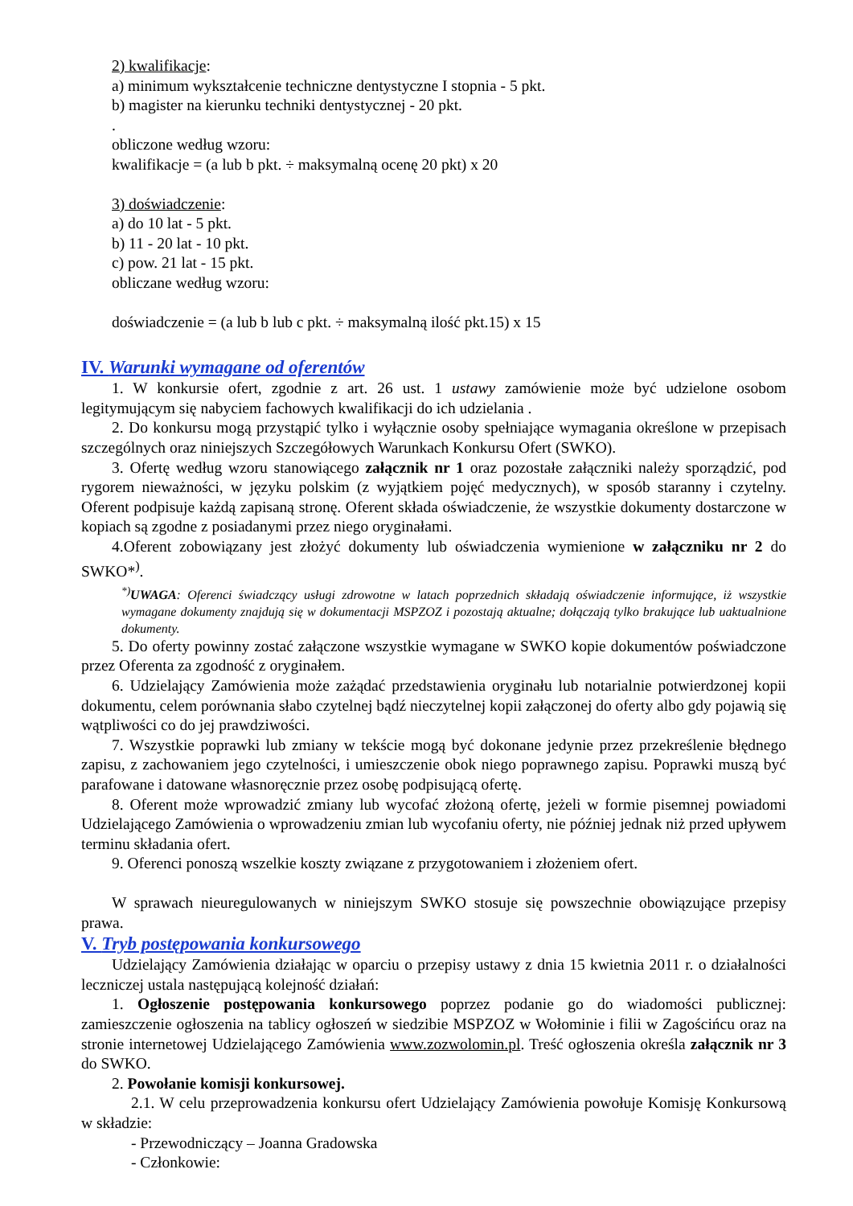2) kwalifikacje:
a) minimum wykształcenie techniczne dentystyczne I stopnia - 5 pkt.
b) magister na kierunku techniki dentystycznej - 20 pkt.
.
obliczone według wzoru:
kwalifikacje = (a lub b pkt. ÷ maksymalną ocenę 20 pkt) x 20
3) doświadczenie:
a) do 10 lat - 5 pkt.
b) 11 - 20 lat - 10 pkt.
c) pow. 21 lat - 15 pkt.
obliczane według wzoru:
doświadczenie = (a lub b lub c pkt. ÷ maksymalną ilość pkt.15) x 15
IV. Warunki wymagane od oferentów
1. W konkursie ofert, zgodnie z art. 26 ust. 1 ustawy zamówienie może być udzielone osobom legitymującym się nabyciem fachowych kwalifikacji do ich udzielania .
2. Do konkursu mogą przystąpić tylko i wyłącznie osoby spełniające wymagania określone w przepisach szczególnych oraz niniejszych Szczegółowych Warunkach Konkursu Ofert (SWKO).
3. Ofertę według wzoru stanowiącego załącznik nr 1 oraz pozostałe załączniki należy sporządzić, pod rygorem nieważności, w języku polskim (z wyjątkiem pojęć medycznych), w sposób staranny i czytelny. Oferent podpisuje każdą zapisaną stronę. Oferent składa oświadczenie, że wszystkie dokumenty dostarczone w kopiach są zgodne z posiadanymi przez niego oryginałami.
4.Oferent zobowiązany jest złożyć dokumenty lub oświadczenia wymienione w załączniku nr 2 do SWKO*<sup>)</sup>.
<sup>*)</sup> UWAGA: Oferenci świadczący usługi zdrowotne w latach poprzednich składają oświadczenie informujące, iż wszystkie wymagane dokumenty znajdują się w dokumentacji MSPZOZ i pozostają aktualne; dołączają tylko brakujące lub uaktualnione dokumenty.
5. Do oferty powinny zostać załączone wszystkie wymagane w SWKO kopie dokumentów poświadczone przez Oferenta za zgodność z oryginałem.
6. Udzielający Zamówienia może zażądać przedstawienia oryginału lub notarialnie potwierdzonej kopii dokumentu, celem porównania słabo czytelnej bądź nieczytelnej kopii załączonej do oferty albo gdy pojawią się wątpliwości co do jej prawdziwości.
7. Wszystkie poprawki lub zmiany w tekście mogą być dokonane jedynie przez przekreślenie błędnego zapisu, z zachowaniem jego czytelności, i umieszczenie obok niego poprawnego zapisu. Poprawki muszą być parafowane i datowane własnoręcznie przez osobę podpisującą ofertę.
8. Oferent może wprowadzić zmiany lub wycofać złożoną ofertę, jeżeli w formie pisemnej powiadomi Udzielającego Zamówienia o wprowadzeniu zmian lub wycofaniu oferty, nie później jednak niż przed upływem terminu składania ofert.
9. Oferenci ponoszą wszelkie koszty związane z przygotowaniem i złożeniem ofert.
W sprawach nieuregulowanych w niniejszym SWKO stosuje się powszechnie obowiązujące przepisy prawa.
V. Tryb postępowania konkursowego
Udzielający Zamówienia działając w oparciu o przepisy ustawy z dnia 15 kwietnia 2011 r. o działalności leczniczej ustala następującą kolejność działań:
1. Ogłoszenie postępowania konkursowego poprzez podanie go do wiadomości publicznej: zamieszczenie ogłoszenia na tablicy ogłoszeń w siedzibie MSPZOZ w Wołominie i filii w Zagościńcu oraz na stronie internetowej Udzielającego Zamówienia www.zozwolomin.pl. Treść ogłoszenia określa załącznik nr 3 do SWKO.
2. Powołanie komisji konkursowej.
2.1. W celu przeprowadzenia konkursu ofert Udzielający Zamówienia powołuje Komisję Konkursową w składzie:
- Przewodniczący – Joanna Gradowska
- Członkowie: